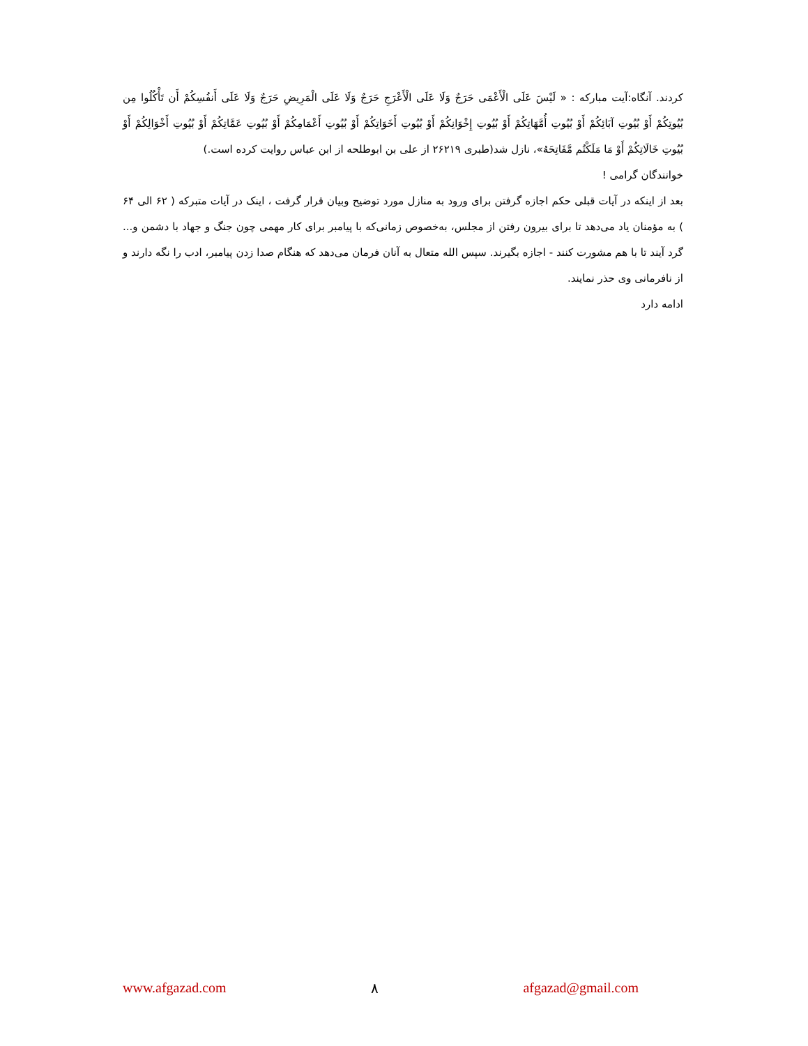کردند. آنگاه:آیت مبارکه : « لَيْسَ عَلَى الْأَعْمَى حَرَجٌ وَلَا عَلَى الْأَعْرَجِ حَرَجٌ وَلَا عَلَى الْمَرِيضِ حَرَجٌ وَلَا عَلَى أَنفُسِكُمْ أَن تَأْكُلُوا مِن بُيُوتِكُمْ أَوْ بُيُوتِ آبَائِكُمْ أَوْ بُيُوتِ أُمَّهَاتِكُمْ أَوْ بُيُوتِ إِخْوَانِكُمْ أَوْ بُيُوتِ أَخَوَاتِكُمْ أَوْ بُيُوتِ أَعْمَامِكُمْ أَوْ بُيُوتِ عَمَّاتِكُمْ أَوْ بُيُوتِ أَخْوَالِكُمْ أَوْ بُيُوتِ خَالَاتِكُمْ أَوْ مَا مَلَكْتُم مَّفَاتِحَهُ»، نازل شد(طبری ۲۶۲۱۹ از علی بن ابوطلحه از ابن عباس روایت کرده است.)
خوانندگان گرامی !
بعد از اینکه در آیات قبلی حکم اجازه گرفتن برای ورود به منازل مورد توضیح وبیان قرار گرفت ، اینک در آیات متبرکه ( ۶۲ الی ۶۴ ) به مؤمنان یاد می‌دهد تا برای بیرون رفتن از مجلس، به‌خصوص زمانی‌که با پیامبر برای کار مهمی چون جنگ و جهاد با دشمن و... گرد آیند تا با هم مشورت کنند - اجازه بگیرند. سپس الله متعال به آنان فرمان می‌دهد که هنگام صدا زدن پیامبر، ادب را نگه دارند و از نافرمانی وی حذر نمایند.
ادامه دارد
www.afgazad.com ۸ afgazad@gmail.com